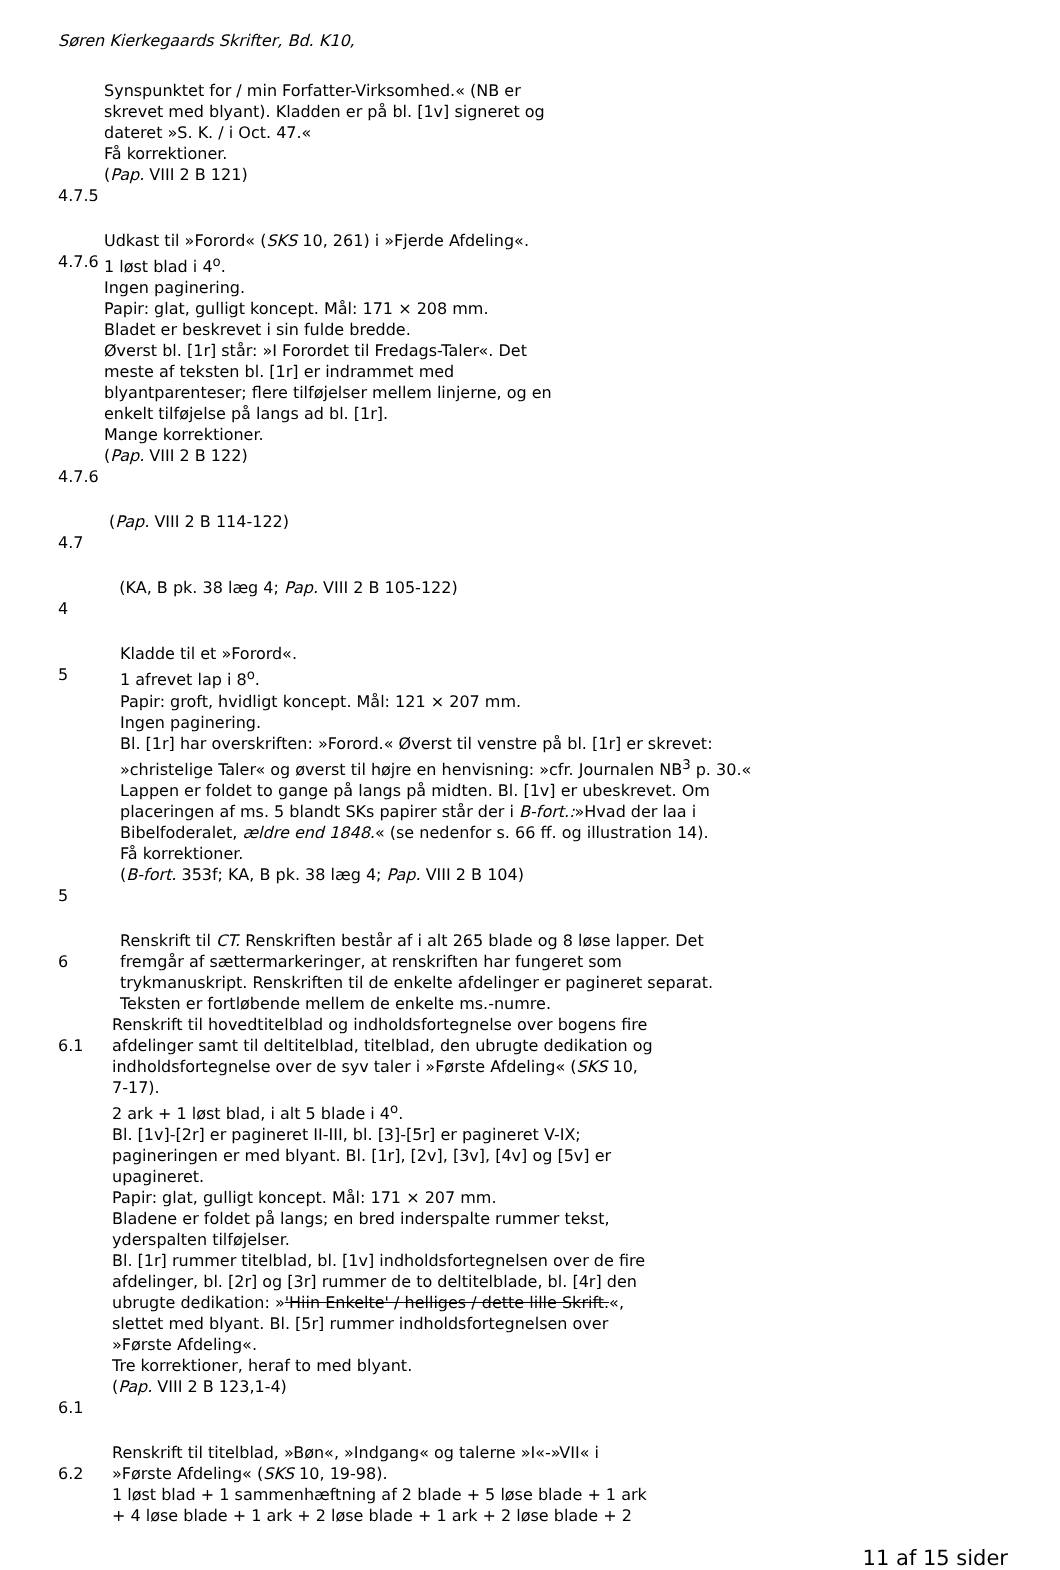Søren Kierkegaards Skrifter, Bd. K10,
Synspunktet for / min Forfatter-Virksomhed.« (NB er
skrevet med blyant). Kladden er på bl. [1v] signeret og
dateret »S. K. / i Oct. 47.«
Få korrektioner.
(Pap. VIII 2 B 121)
4.7.5
4.7.6
Udkast til »Forord« (SKS 10, 261) i »Fjerde Afdeling«.
1 løst blad i 4<sup>o</sup>.
Ingen paginering.
Papir: glat, gulligt koncept. Mål: 171 × 208 mm.
Bladet er beskrevet i sin fulde bredde.
Øverst bl. [1r] står: »I Forordet til Fredags-Taler«. Det
meste af teksten bl. [1r] er indrammet med
blyantparenteser; flere tilføjelser mellem linjerne, og en
enkelt tilføjelse på langs ad bl. [1r].
Mange korrektioner.
(Pap. VIII 2 B 122)
4.7.6
(Pap. VIII 2 B 114-122)
4.7
(KA, B pk. 38 læg 4; Pap. VIII 2 B 105-122)
4
5 Kladde til et »Forord«.
1 afrevet lap i 8<sup>o</sup>.
Papir: groft, hvidligt koncept. Mål: 121 × 207 mm.
Ingen paginering.
Bl. [1r] har overskriften: »Forord.« Øverst til venstre på bl. [1r] er skrevet:
»christelige Taler« og øverst til højre en henvisning: »cfr. Journalen NB<sup>3</sup> p. 30.«
Lappen er foldet to gange på langs på midten. Bl. [1v] er ubeskrevet. Om
placeringen af ms. 5 blandt SKs papirer står der i B-fort.:»Hvad der laa i
Bibelfoderalet, ældre end 1848.« (se nedenfor s. 66 ff. og illustration 14).
Få korrektioner.
(B-fort. 353f; KA, B pk. 38 læg 4; Pap. VIII 2 B 104)
5
6 Renskrift til CT. Renskriften består af i alt 265 blade og 8 løse lapper. Det
fremgår af sættermarkeringer, at renskriften har fungeret som
trykmanuskript. Renskriften til de enkelte afdelinger er pagineret separat.
Teksten er fortløbende mellem de enkelte ms.-numre.
6.1 Renskrift til hovedtitelblad og indholdsfortegnelse over bogens fire
afdelinger samt til deltitelblad, titelblad, den ubrugte dedikation og
indholdsfortegnelse over de syv taler i »Første Afdeling« (SKS 10,
7-17).
2 ark + 1 løst blad, i alt 5 blade i 4<sup>o</sup>.
Bl. [1v]-[2r] er pagineret II-III, bl. [3]-[5r] er pagineret V-IX;
pagineringen er med blyant. Bl. [1r], [2v], [3v], [4v] og [5v] er
upagineret.
Papir: glat, gulligt koncept. Mål: 171 × 207 mm.
Bladene er foldet på langs; en bred inderspalte rummer tekst,
yderspalten tilføjelser.
Bl. [1r] rummer titelblad, bl. [1v] indholdsfortegnelsen over de fire
afdelinger, bl. [2r] og [3r] rummer de to deltitelblade, bl. [4r] den
ubrugte dedikation: »'Hiin Enkelte' / helliges / dette lille Skrift.«,
slettet med blyant. Bl. [5r] rummer indholdsfortegnelsen over
»Første Afdeling«.
Tre korrektioner, heraf to med blyant.
(Pap. VIII 2 B 123,1-4)
6.1
6.2 Renskrift til titelblad, »Bøn«, »Indgang« og talerne »I«-»VII« i
»Første Afdeling« (SKS 10, 19-98).
1 løst blad + 1 sammenhæftning af 2 blade + 5 løse blade + 1 ark
+ 4 løse blade + 1 ark + 2 løse blade + 1 ark + 2 løse blade + 2
11 af 15 sider